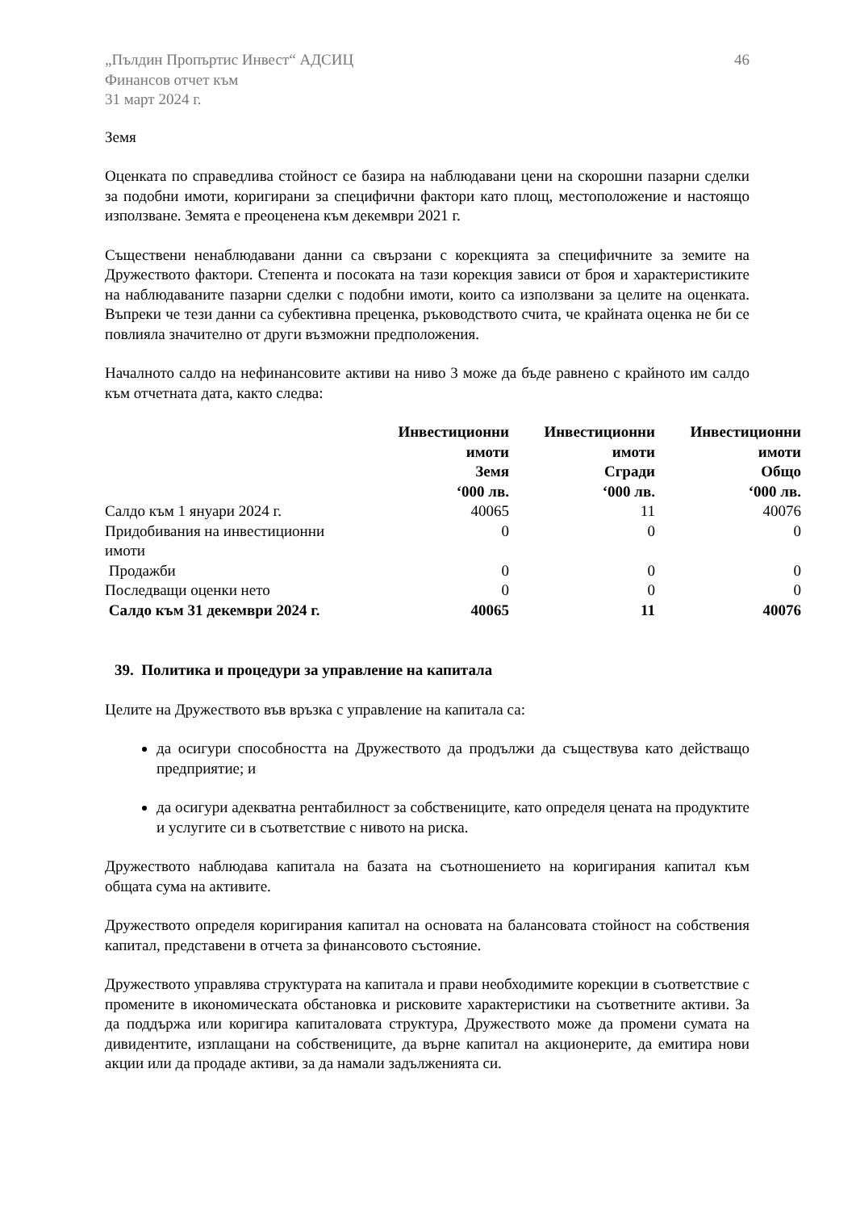„Пълдин Пропъртис Инвест“ АДСИЦ
Финансов отчет към
31 март 2024 г.
46
Земя
Оценката по справедлива стойност се базира на наблюдавани цени на скорошни пазарни сделки за подобни имоти, коригирани за специфични фактори като площ, местоположение и настоящо използване. Земята е преоценена към декември 2021 г.
Съществени ненаблюдавани данни са свързани с корекцията за специфичните за земите на Дружеството фактори. Степента и посоката на тази корекция зависи от броя и характеристиките на наблюдаваните пазарни сделки с подобни имоти, които са използвани за целите на оценката. Въпреки че тези данни са субективна преценка, ръководството счита, че крайната оценка не би се повлияла значително от други възможни предположения.
Началното салдо на нефинансовите активи на ниво 3 може да бъде равнено с крайното им салдо към отчетната дата, както следва:
| | Инвестиционни имоти Земя ‘000 лв. | Инвестиционни имоти Сгради ‘000 лв. | Инвестиционни имоти Общо ‘000 лв. |
| --- | --- | --- | --- |
| Салдо към 1 януари 2024 г. | 40065 | 11 | 40076 |
| Придобивания на инвестиционни имоти | 0 | 0 | 0 |
| Продажби | 0 | 0 | 0 |
| Последващи оценки нето | 0 | 0 | 0 |
| Салдо към 31 декември 2024 г. | 40065 | 11 | 40076 |
39. Политика и процедури за управление на капитала
Целите на Дружеството във връзка с управление на капитала са:
да осигури способността на Дружеството да продължи да съществува като действащо предприятие; и
да осигури адекватна рентабилност за собствениците, като определя цената на продуктите и услугите си в съответствие с нивото на риска.
Дружеството наблюдава капитала на базата на съотношението на коригирания капитал към общата сума на активите.
Дружеството определя коригирания капитал на основата на балансовата стойност на собствения капитал, представени в отчета за финансовото състояние.
Дружеството управлява структурата на капитала и прави необходимите корекции в съответствие с промените в икономическата обстановка и рисковите характеристики на съответните активи. За да поддържа или коригира капиталовата структура, Дружеството може да промени сумата на дивидентите, изплащани на собствениците, да върне капитал на акционерите, да емитира нови акции или да продаде активи, за да намали задълженията си.